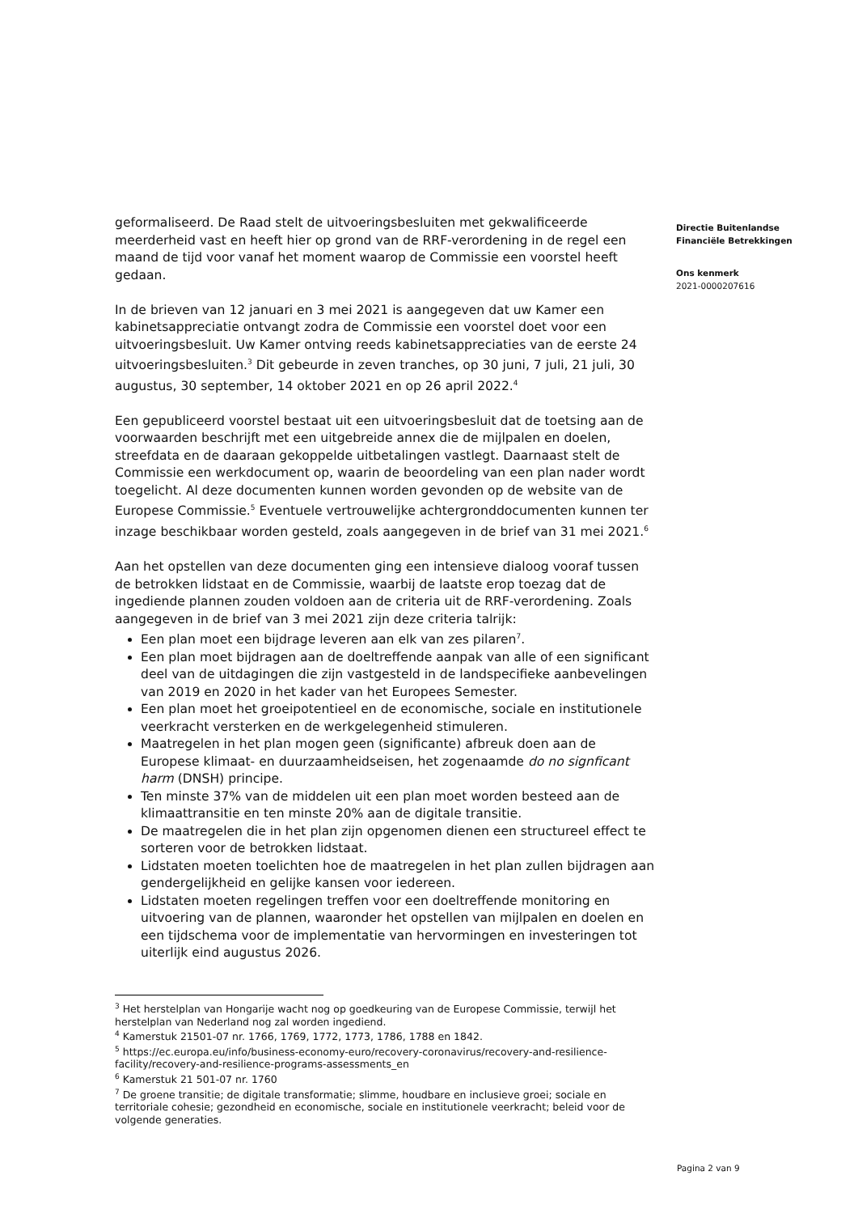geformaliseerd. De Raad stelt de uitvoeringsbesluiten met gekwalificeerde meerderheid vast en heeft hier op grond van de RRF-verordening in de regel een maand de tijd voor vanaf het moment waarop de Commissie een voorstel heeft gedaan.
In de brieven van 12 januari en 3 mei 2021 is aangegeven dat uw Kamer een kabinetsappreciatie ontvangt zodra de Commissie een voorstel doet voor een uitvoeringsbesluit. Uw Kamer ontving reeds kabinetsappreciaties van de eerste 24 uitvoeringsbesluiten.<sup>3</sup> Dit gebeurde in zeven tranches, op 30 juni, 7 juli, 21 juli, 30 augustus, 30 september, 14 oktober 2021 en op 26 april 2022.<sup>4</sup>
Een gepubliceerd voorstel bestaat uit een uitvoeringsbesluit dat de toetsing aan de voorwaarden beschrijft met een uitgebreide annex die de mijlpalen en doelen, streefdata en de daaraan gekoppelde uitbetalingen vastlegt. Daarnaast stelt de Commissie een werkdocument op, waarin de beoordeling van een plan nader wordt toegelicht. Al deze documenten kunnen worden gevonden op de website van de Europese Commissie.<sup>5</sup> Eventuele vertrouwelijke achtergronddocumenten kunnen ter inzage beschikbaar worden gesteld, zoals aangegeven in de brief van 31 mei 2021.<sup>6</sup>
Aan het opstellen van deze documenten ging een intensieve dialoog vooraf tussen de betrokken lidstaat en de Commissie, waarbij de laatste erop toezag dat de ingediende plannen zouden voldoen aan de criteria uit de RRF-verordening. Zoals aangegeven in de brief van 3 mei 2021 zijn deze criteria talrijk:
Een plan moet een bijdrage leveren aan elk van zes pilaren<sup>7</sup>.
Een plan moet bijdragen aan de doeltreffende aanpak van alle of een significant deel van de uitdagingen die zijn vastgesteld in de landspecifieke aanbevelingen van 2019 en 2020 in het kader van het Europees Semester.
Een plan moet het groeipotentieel en de economische, sociale en institutionele veerkracht versterken en de werkgelegenheid stimuleren.
Maatregelen in het plan mogen geen (significante) afbreuk doen aan de Europese klimaat- en duurzaamheidseisen, het zogenaamde do no signficant harm (DNSH) principe.
Ten minste 37% van de middelen uit een plan moet worden besteed aan de klimaattransitie en ten minste 20% aan de digitale transitie.
De maatregelen die in het plan zijn opgenomen dienen een structureel effect te sorteren voor de betrokken lidstaat.
Lidstaten moeten toelichten hoe de maatregelen in het plan zullen bijdragen aan gendergelijkheid en gelijke kansen voor iedereen.
Lidstaten moeten regelingen treffen voor een doeltreffende monitoring en uitvoering van de plannen, waaronder het opstellen van mijlpalen en doelen en een tijdschema voor de implementatie van hervormingen en investeringen tot uiterlijk eind augustus 2026.
<sup>3</sup> Het herstelplan van Hongarije wacht nog op goedkeuring van de Europese Commissie, terwijl het herstelplan van Nederland nog zal worden ingediend.
<sup>4</sup> Kamerstuk 21501-07 nr. 1766, 1769, 1772, 1773, 1786, 1788 en 1842.
<sup>5</sup> https://ec.europa.eu/info/business-economy-euro/recovery-coronavirus/recovery-and-resilience-facility/recovery-and-resilience-programs-assessments_en
<sup>6</sup> Kamerstuk 21 501-07 nr. 1760
<sup>7</sup> De groene transitie; de digitale transformatie; slimme, houdbare en inclusieve groei; sociale en territoriale cohesie; gezondheid en economische, sociale en institutionele veerkracht; beleid voor de volgende generaties.
Directie Buitenlandse
Financiële Betrekkingen
Ons kenmerk
2021-0000207616
Pagina 2 van 9